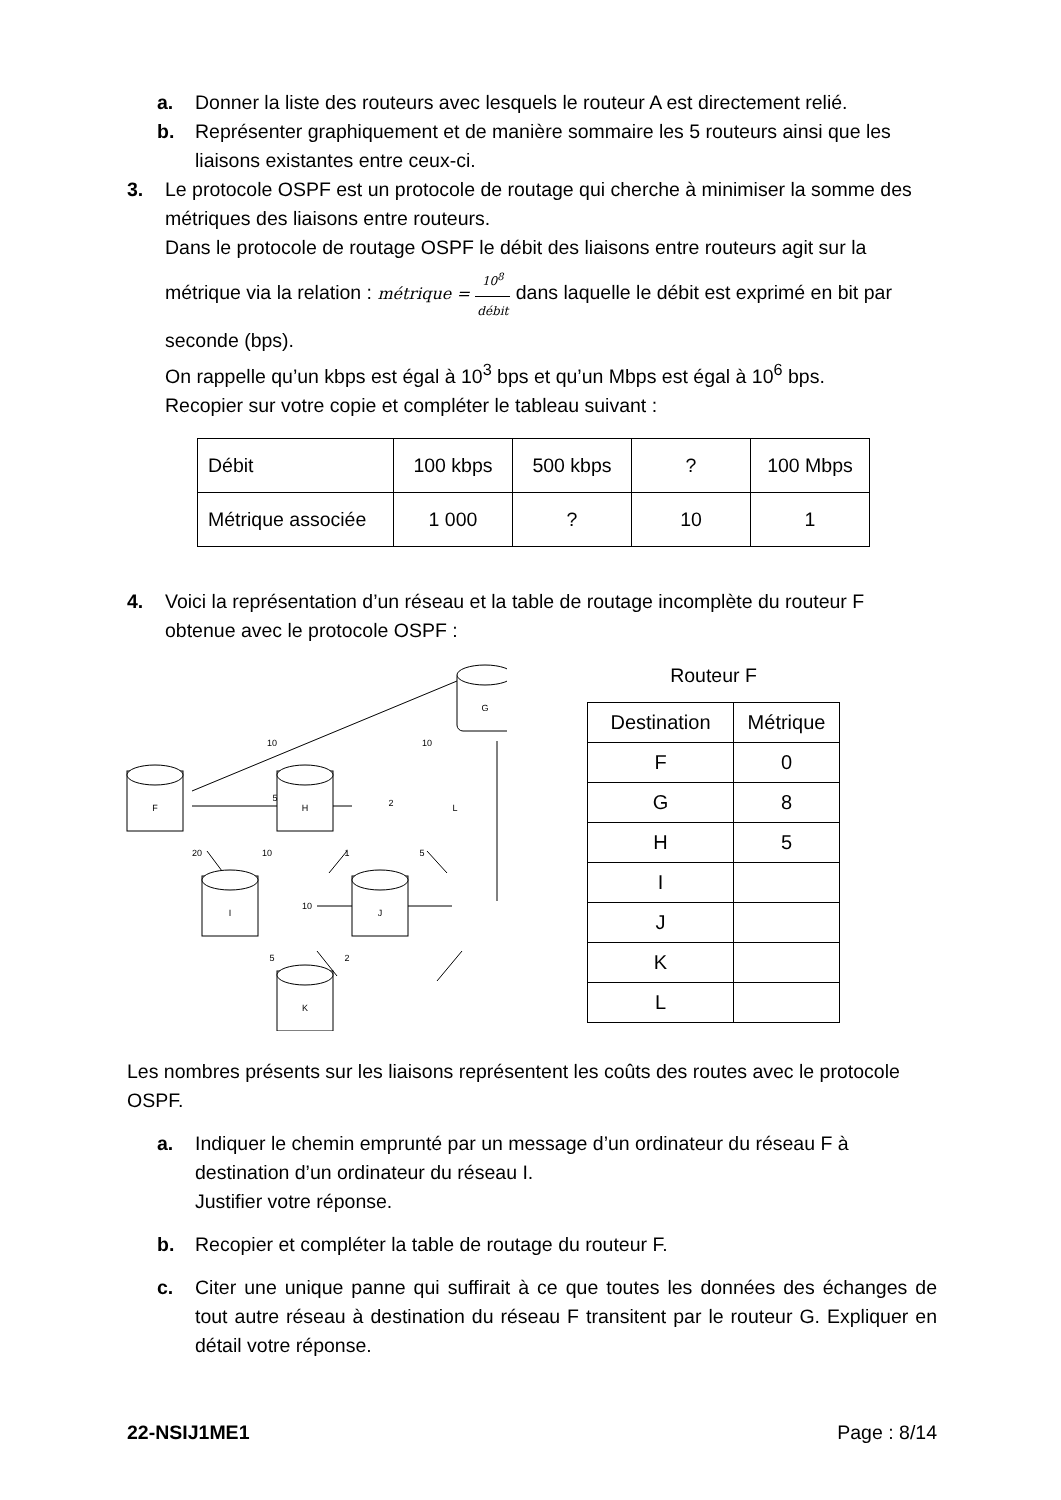a. Donner la liste des routeurs avec lesquels le routeur A est directement relié.
b. Représenter graphiquement et de manière sommaire les 5 routeurs ainsi que les liaisons existantes entre ceux-ci.
3. Le protocole OSPF est un protocole de routage qui cherche à minimiser la somme des métriques des liaisons entre routeurs.
Dans le protocole de routage OSPF le débit des liaisons entre routeurs agit sur la métrique via la relation : métrique = 10<sup>8</sup> débit dans laquelle le débit est exprimé en bit par seconde (bps).
On rappelle qu’un kbps est égal à 10<sup>3</sup> bps et qu’un Mbps est égal à 10<sup>6</sup> bps.
Recopier sur votre copie et compléter le tableau suivant :
| Débit | 100 kbps | 500 kbps | ? | 100 Mbps |
| Métrique associée | 1 000 | ? | 10 | 1 |
4. Voici la représentation d’un réseau et la table de routage incomplète du routeur F obtenue avec le protocole OSPF :
G
F
H
L
I
J
K
10
5
2
10
20
10
1
5
10
5
2
Routeur F
| Destination | Métrique |
| F | 0 |
| G | 8 |
| H | 5 |
| I | |
| J | |
| K | |
| L | |
Les nombres présents sur les liaisons représentent les coûts des routes avec le protocole OSPF.
a. Indiquer le chemin emprunté par un message d’un ordinateur du réseau F à destination d’un ordinateur du réseau I.
Justifier votre réponse.
b. Recopier et compléter la table de routage du routeur F.
c. Citer une unique panne qui suffirait à ce que toutes les données des échanges de tout autre réseau à destination du réseau F transitent par le routeur G. Expliquer en détail votre réponse.
22-NSIJ1ME1 Page : 8/14